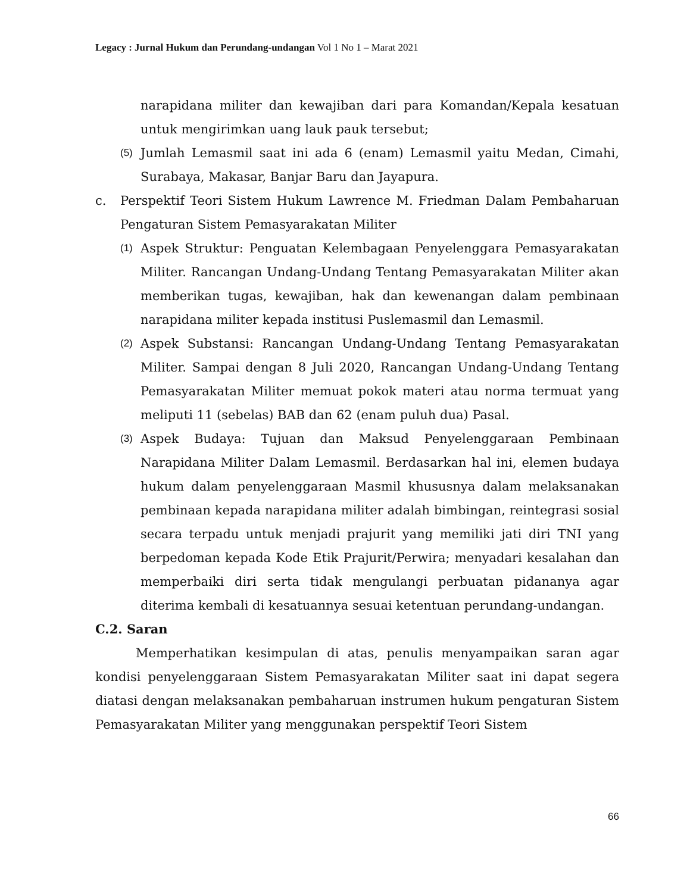Legacy : Jurnal Hukum dan Perundang-undangan Vol 1 No 1 – Marat 2021
narapidana militer dan kewajiban dari para Komandan/Kepala kesatuan untuk mengirimkan uang lauk pauk tersebut;
(5)
Jumlah Lemasmil saat ini ada 6 (enam) Lemasmil yaitu Medan, Cimahi, Surabaya, Makasar, Banjar Baru dan Jayapura.
c. Perspektif Teori Sistem Hukum Lawrence M. Friedman Dalam Pembaharuan Pengaturan Sistem Pemasyarakatan Militer
(1)
Aspek Struktur: Penguatan Kelembagaan Penyelenggara Pemasyarakatan Militer. Rancangan Undang-Undang Tentang Pemasyarakatan Militer akan memberikan tugas, kewajiban, hak dan kewenangan dalam pembinaan narapidana militer kepada institusi Puslemasmil dan Lemasmil.
(2)
Aspek Substansi: Rancangan Undang-Undang Tentang Pemasyarakatan Militer. Sampai dengan 8 Juli 2020, Rancangan Undang-Undang Tentang Pemasyarakatan Militer memuat pokok materi atau norma termuat yang meliputi 11 (sebelas) BAB dan 62 (enam puluh dua) Pasal.
(3)
Aspek Budaya: Tujuan dan Maksud Penyelenggaraan Pembinaan Narapidana Militer Dalam Lemasmil. Berdasarkan hal ini, elemen budaya hukum dalam penyelenggaraan Masmil khususnya dalam melaksanakan pembinaan kepada narapidana militer adalah bimbingan, reintegrasi sosial secara terpadu untuk menjadi prajurit yang memiliki jati diri TNI yang berpedoman kepada Kode Etik Prajurit/Perwira; menyadari kesalahan dan memperbaiki diri serta tidak mengulangi perbuatan pidananya agar diterima kembali di kesatuannya sesuai ketentuan perundang-undangan.
C.2. Saran
Memperhatikan kesimpulan di atas, penulis menyampaikan saran agar kondisi penyelenggaraan Sistem Pemasyarakatan Militer saat ini dapat segera diatasi dengan melaksanakan pembaharuan instrumen hukum pengaturan Sistem Pemasyarakatan Militer yang menggunakan perspektif Teori Sistem
66